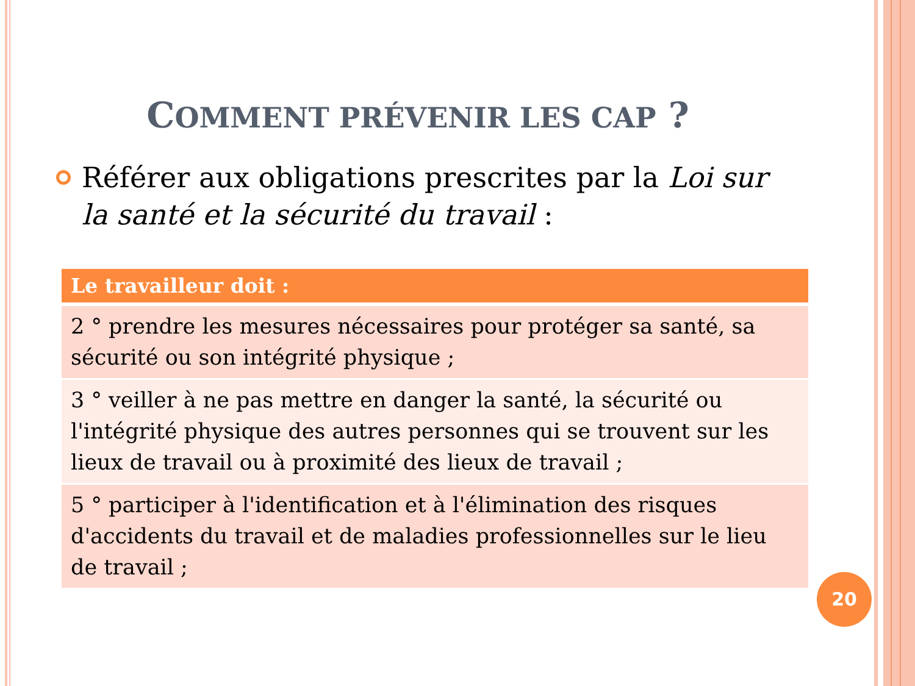COMMENT PRÉVENIR LES CAP ?
Référer aux obligations prescrites par la Loi sur la santé et la sécurité du travail :
| Le travailleur doit : |
| --- |
| 2 ° prendre les mesures nécessaires pour protéger sa santé, sa sécurité ou son intégrité physique ; |
| 3 ° veiller à ne pas mettre en danger la santé, la sécurité ou l'intégrité physique des autres personnes qui se trouvent sur les lieux de travail ou à proximité des lieux de travail ; |
| 5 ° participer à l'identification et à l'élimination des risques d'accidents du travail et de maladies professionnelles sur le lieu de travail ; |
20